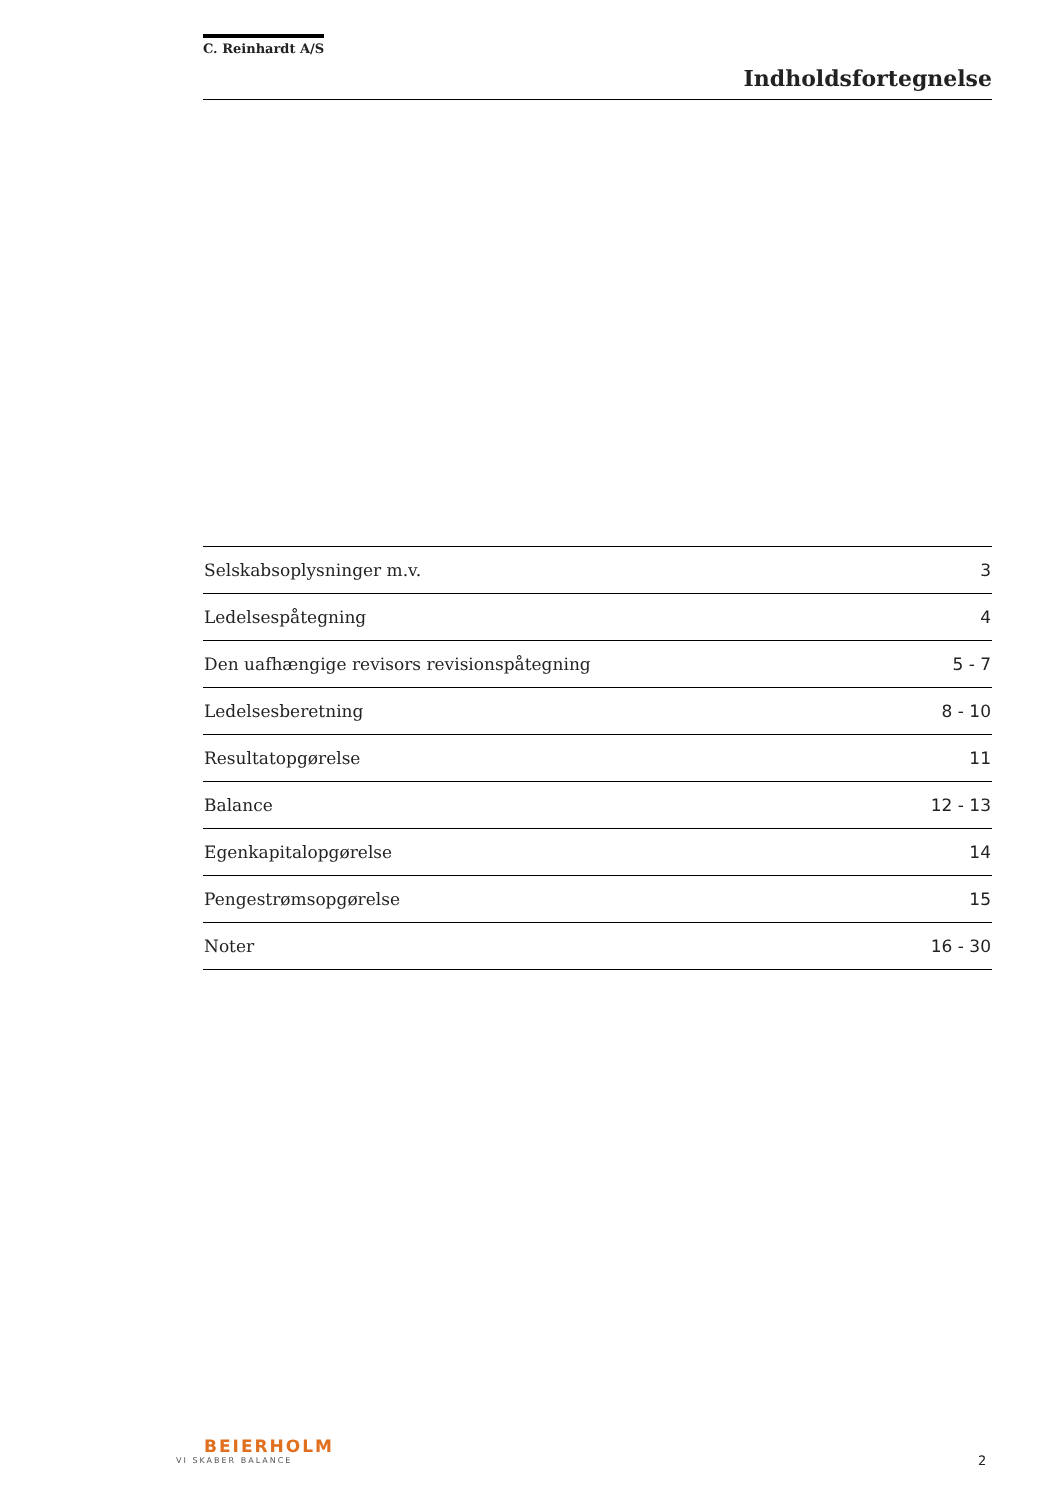C. Reinhardt A/S
Indholdsfortegnelse
| Selskabsoplysninger m.v. | 3 |
| Ledelsespåtegning | 4 |
| Den uafhængige revisors revisionspåtegning | 5 - 7 |
| Ledelsesberetning | 8 - 10 |
| Resultatopgørelse | 11 |
| Balance | 12 - 13 |
| Egenkapitalopgørelse | 14 |
| Pengestrømsopgørelse | 15 |
| Noter | 16 - 30 |
BEIERHOLM
VI SKABER BALANCE
2